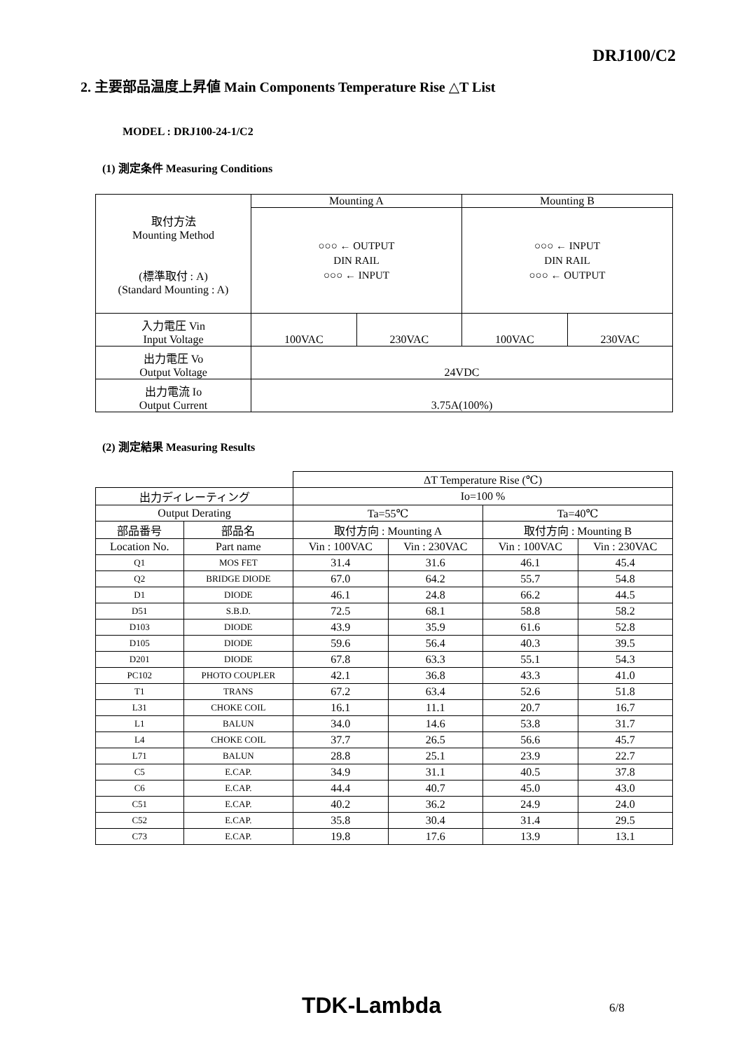DRJ100/C2
2. 主要部品温度上昇値 Main Components Temperature Rise △T List
MODEL : DRJ100-24-1/C2
(1) 測定条件 Measuring Conditions
| 取付方法 Mounting Method (標準取付 : A) (Standard Mounting : A) | Mounting A | | Mounting B | |
| | ○○○ ← OUTPUT DIN RAIL ○○○ ← INPUT | | ○○○ ← INPUT DIN RAIL ○○○ ← OUTPUT | |
| 入力電圧 Vin Input Voltage | 100VAC | 230VAC | 100VAC | 230VAC |
| 出力電圧 Vo Output Voltage | 24VDC | | | |
| 出力電流 Io Output Current | 3.75A(100%) | | | |
(2) 測定結果 Measuring Results
| | | ΔT Temperature Rise (℃) | | | |
| 出力ディレーティング | | Io=100 % | | | |
| Output Derating | | Ta=55℃ | | Ta=40℃ | |
| 部品番号 | 部品名 | 取付方向 : Mounting A | | 取付方向 : Mounting B | |
| Location No. | Part name | Vin : 100VAC | Vin : 230VAC | Vin : 100VAC | Vin : 230VAC |
| Q1 | MOS FET | 31.4 | 31.6 | 46.1 | 45.4 |
| Q2 | BRIDGE DIODE | 67.0 | 64.2 | 55.7 | 54.8 |
| D1 | DIODE | 46.1 | 24.8 | 66.2 | 44.5 |
| D51 | S.B.D. | 72.5 | 68.1 | 58.8 | 58.2 |
| D103 | DIODE | 43.9 | 35.9 | 61.6 | 52.8 |
| D105 | DIODE | 59.6 | 56.4 | 40.3 | 39.5 |
| D201 | DIODE | 67.8 | 63.3 | 55.1 | 54.3 |
| PC102 | PHOTO COUPLER | 42.1 | 36.8 | 43.3 | 41.0 |
| T1 | TRANS | 67.2 | 63.4 | 52.6 | 51.8 |
| L31 | CHOKE COIL | 16.1 | 11.1 | 20.7 | 16.7 |
| L1 | BALUN | 34.0 | 14.6 | 53.8 | 31.7 |
| L4 | CHOKE COIL | 37.7 | 26.5 | 56.6 | 45.7 |
| L71 | BALUN | 28.8 | 25.1 | 23.9 | 22.7 |
| C5 | E.CAP. | 34.9 | 31.1 | 40.5 | 37.8 |
| C6 | E.CAP. | 44.4 | 40.7 | 45.0 | 43.0 |
| C51 | E.CAP. | 40.2 | 36.2 | 24.9 | 24.0 |
| C52 | E.CAP. | 35.8 | 30.4 | 31.4 | 29.5 |
| C73 | E.CAP. | 19.8 | 17.6 | 13.9 | 13.1 |
TDK-Lambda 6/8